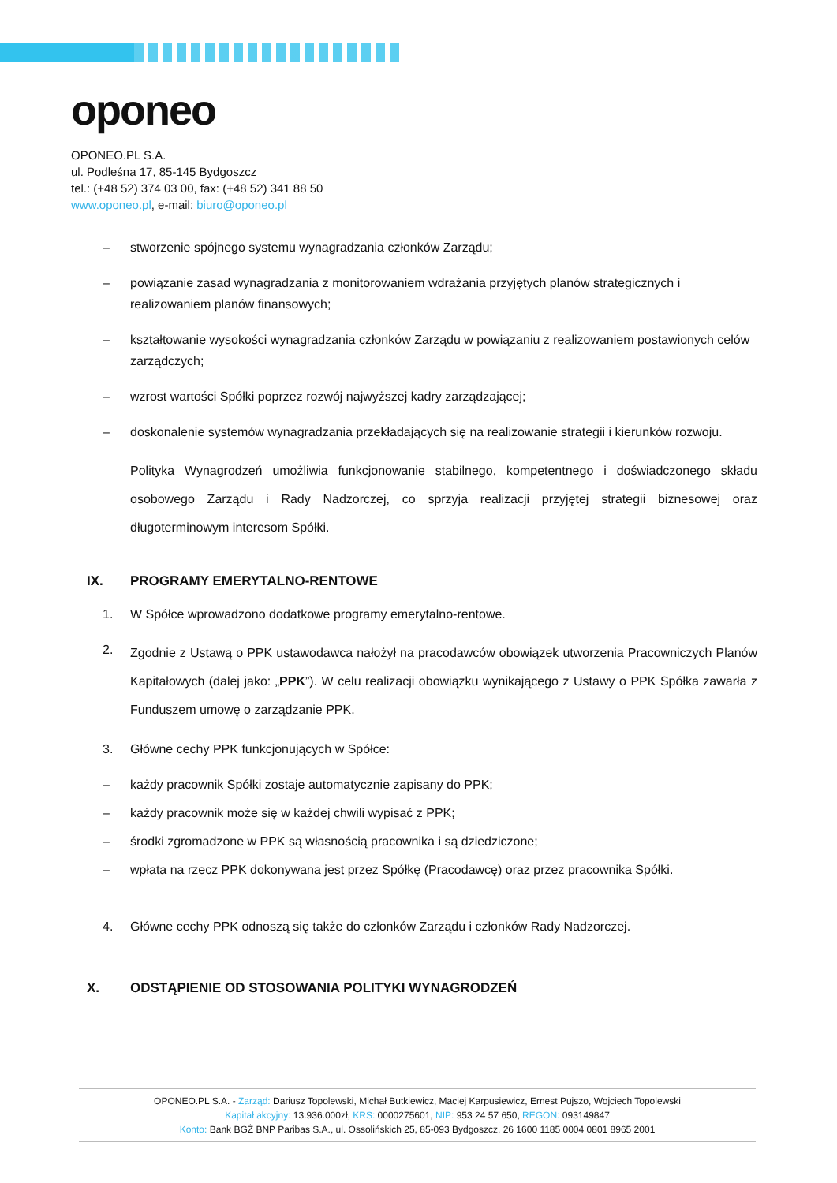oponeo
OPONEO.PL S.A.
ul. Podleśna 17, 85-145 Bydgoszcz
tel.: (+48 52) 374 03 00, fax: (+48 52) 341 88 50
www.oponeo.pl, e-mail: biuro@oponeo.pl
– stworzenie spójnego systemu wynagradzania członków Zarządu;
– powiązanie zasad wynagradzania z monitorowaniem wdrażania przyjętych planów strategicznych i realizowaniem planów finansowych;
– kształtowanie wysokości wynagradzania członków Zarządu w powiązaniu z realizowaniem postawionych celów zarządczych;
– wzrost wartości Spółki poprzez rozwój najwyższej kadry zarządzającej;
– doskonalenie systemów wynagradzania przekładających się na realizowanie strategii i kierunków rozwoju.
Polityka Wynagrodzeń umożliwia funkcjonowanie stabilnego, kompetentnego i doświadczonego składu osobowego Zarządu i Rady Nadzorczej, co sprzyja realizacji przyjętej strategii biznesowej oraz długoterminowym interesom Spółki.
IX. PROGRAMY EMERYTALNO-RENTOWE
1. W Spółce wprowadzono dodatkowe programy emerytalno-rentowe.
2. Zgodnie z Ustawą o PPK ustawodawca nałożył na pracodawców obowiązek utworzenia Pracowniczych Planów Kapitałowych (dalej jako: „PPK”). W celu realizacji obowiązku wynikającego z Ustawy o PPK Spółka zawarła z Funduszem umowę o zarządzanie PPK.
3. Główne cechy PPK funkcjonujących w Spółce:
– każdy pracownik Spółki zostaje automatycznie zapisany do PPK;
– każdy pracownik może się w każdej chwili wypisać z PPK;
– środki zgromadzone w PPK są własnością pracownika i są dziedziczone;
– wpłata na rzecz PPK dokonywana jest przez Spółkę (Pracodawcę) oraz przez pracownika Spółki.
4. Główne cechy PPK odnoszą się także do członków Zarządu i członków Rady Nadzorczej.
X. ODSTĄPIENIE OD STOSOWANIA POLITYKI WYNAGRODZEŃ
OPONEO.PL S.A. - Zarząd: Dariusz Topolewski, Michał Butkiewicz, Maciej Karpusiewicz, Ernest Pujszo, Wojciech Topolewski
Kapitał akcyjny: 13.936.000zł, KRS: 0000275601, NIP: 953 24 57 650, REGON: 093149847
Konto: Bank BGŻ BNP Paribas S.A., ul. Ossolińskich 25, 85-093 Bydgoszcz, 26 1600 1185 0004 0801 8965 2001